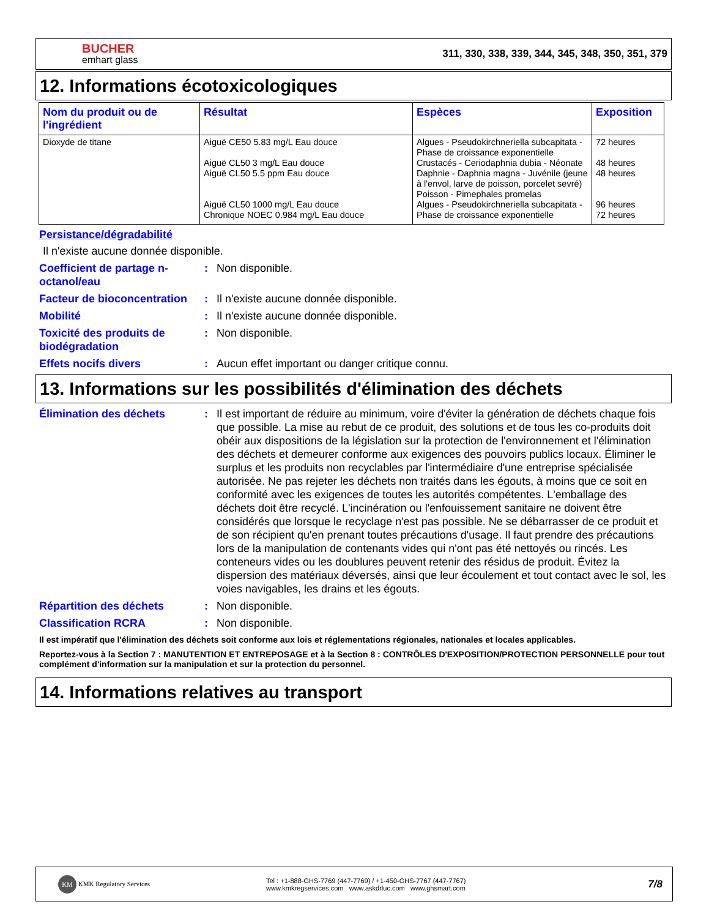BUCHER
emhart glass
311, 330, 338, 339, 344, 345, 348, 350, 351, 379
12. Informations écotoxicologiques
| Nom du produit ou de l'ingrédient | Résultat | Espèces | Exposition |
| --- | --- | --- | --- |
| Dioxyde de titane | Aiguë CE50 5.83 mg/L Eau douce Aiguë CL50 3 mg/L Eau douce Aiguë CL50 5.5 ppm Eau douce Aiguë CL50 1000 mg/L Eau douce Chronique NOEC 0.984 mg/L Eau douce | Algues - Pseudokirchneriella subcapitata - Phase de croissance exponentielle Crustacés - Ceriodaphnia dubia - Néonate Daphnie - Daphnia magna - Juvénile (jeune à l'envol, larve de poisson, porcelet sevré) Poisson - Pimephales promelas Algues - Pseudokirchneriella subcapitata - Phase de croissance exponentielle | 72 heures 48 heures 48 heures 96 heures 72 heures |
Persistance/dégradabilité
Il n'existe aucune donnée disponible.
Coefficient de partage n-octanol/eau
: Non disponible.
Facteur de bioconcentration
: Il n'existe aucune donnée disponible.
Mobilité : Il n'existe aucune donnée disponible.
Toxicité des produits de biodégradation
: Non disponible.
Effets nocifs divers : Aucun effet important ou danger critique connu.
13. Informations sur les possibilités d'élimination des déchets
Élimination des déchets : Il est important de réduire au minimum, voire d'éviter la génération de déchets chaque fois que possible. La mise au rebut de ce produit, des solutions et de tous les co-produits doit obéir aux dispositions de la législation sur la protection de l'environnement et l'élimination des déchets et demeurer conforme aux exigences des pouvoirs publics locaux. Éliminer le surplus et les produits non recyclables par l'intermédiaire d'une entreprise spécialisée autorisée. Ne pas rejeter les déchets non traités dans les égouts, à moins que ce soit en conformité avec les exigences de toutes les autorités compétentes. L'emballage des déchets doit être recyclé. L'incinération ou l'enfouissement sanitaire ne doivent être considérés que lorsque le recyclage n'est pas possible. Ne se débarrasser de ce produit et de son récipient qu'en prenant toutes précautions d'usage. Il faut prendre des précautions lors de la manipulation de contenants vides qui n'ont pas été nettoyés ou rincés. Les conteneurs vides ou les doublures peuvent retenir des résidus de produit. Évitez la dispersion des matériaux déversés, ainsi que leur écoulement et tout contact avec le sol, les voies navigables, les drains et les égouts.
Répartition des déchets : Non disponible.
Classification RCRA : Non disponible.
Il est impératif que l'élimination des déchets soit conforme aux lois et réglementations régionales, nationales et locales applicables.
Reportez-vous à la Section 7 : MANUTENTION ET ENTREPOSAGE et à la Section 8 : CONTRÔLES D'EXPOSITION/PROTECTION PERSONNELLE pour tout complément d'information sur la manipulation et sur la protection du personnel.
14. Informations relatives au transport
KM KMK Regulatory Services
Tel : +1-888-GHS-7769 (447-7769) / +1-450-GHS-7767 (447-7767)
www.kmkregservices.com www.askdrluc.com www.ghsmart.com
7/8